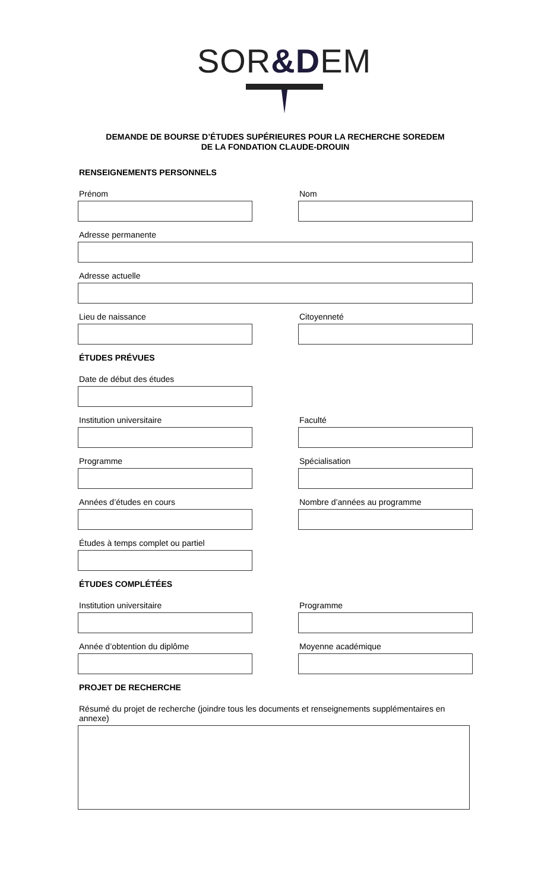SOR&DEM
DEMANDE DE BOURSE D’ÉTUDES SUPÉRIEURES POUR LA RECHERCHE SOREDEM
DE LA FONDATION CLAUDE-DROUIN
RENSEIGNEMENTS PERSONNELS
Prénom Nom
Adresse permanente
Adresse actuelle
Lieu de naissance Citoyenneté
ÉTUDES PRÉVUES
Date de début des études
Institution universitaire Faculté
Programme Spécialisation
Années d’études en cours Nombre d’années au programme
Études à temps complet ou partiel
ÉTUDES COMPLÉTÉES
Institution universitaire Programme
Année d’obtention du diplôme Moyenne académique
PROJET DE RECHERCHE
Résumé du projet de recherche (joindre tous les documents et renseignements supplémentaires en annexe)